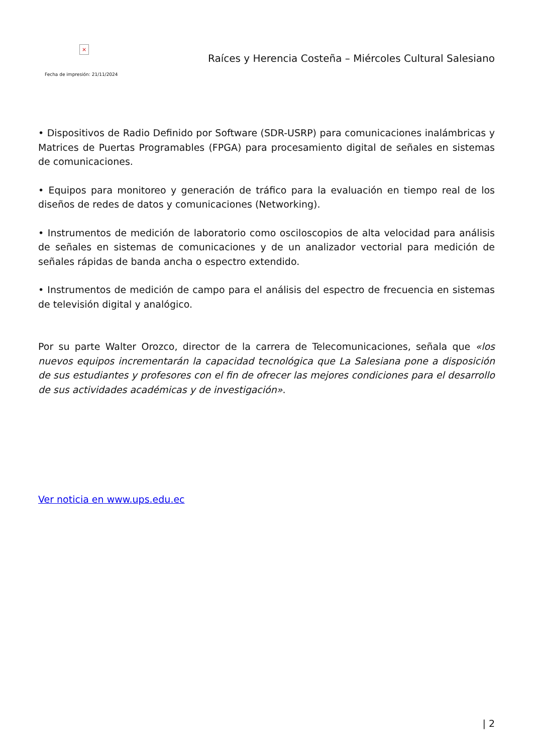×
Fecha de impresión: 21/11/2024
Raíces y Herencia Costeña – Miércoles Cultural Salesiano
• Dispositivos de Radio Definido por Software (SDR-USRP) para comunicaciones inalámbricas y Matrices de Puertas Programables (FPGA) para procesamiento digital de señales en sistemas de comunicaciones.
• Equipos para monitoreo y generación de tráfico para la evaluación en tiempo real de los diseños de redes de datos y comunicaciones (Networking).
• Instrumentos de medición de laboratorio como osciloscopios de alta velocidad para análisis de señales en sistemas de comunicaciones y de un analizador vectorial para medición de señales rápidas de banda ancha o espectro extendido.
• Instrumentos de medición de campo para el análisis del espectro de frecuencia en sistemas de televisión digital y analógico.
Por su parte Walter Orozco, director de la carrera de Telecomunicaciones, señala que «los nuevos equipos incrementarán la capacidad tecnológica que La Salesiana pone a disposición de sus estudiantes y profesores con el fin de ofrecer las mejores condiciones para el desarrollo de sus actividades académicas y de investigación».
Ver noticia en www.ups.edu.ec
| 2